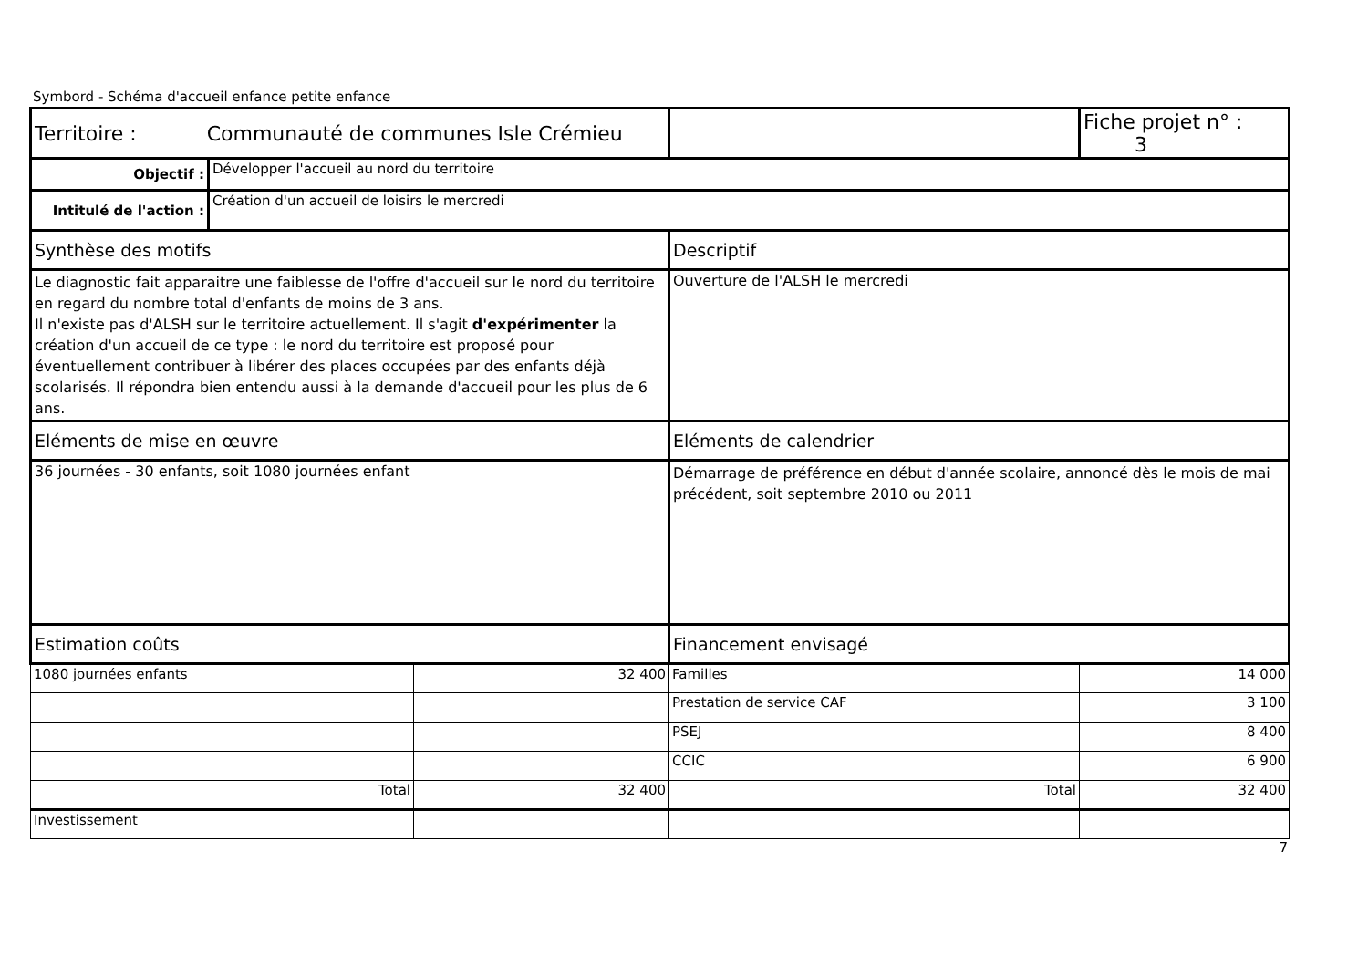Symbord - Schéma d'accueil enfance petite enfance
| Territoire : Communauté de communes Isle Crémieu | | | | Fiche projet n° : 3 |
| Objectif : | Développer l'accueil au nord du territoire | | | |
| Intitulé de l'action : | Création d'un accueil de loisirs le mercredi | | | |
| Synthèse des motifs | | | Descriptif | |
| Le diagnostic fait apparaitre une faiblesse de l'offre d'accueil sur le nord du territoire en regard du nombre total d'enfants de moins de 3 ans. Il n'existe pas d'ALSH sur le territoire actuellement. Il s'agit d'expérimenter la création d'un accueil de ce type : le nord du territoire est proposé pour éventuellement contribuer à libérer des places occupées par des enfants déjà scolarisés. Il répondra bien entendu aussi à la demande d'accueil pour les plus de 6 ans. | | | Ouverture de l'ALSH le mercredi | |
| Eléments de mise en œuvre | | | Eléments de calendrier | |
| 36 journées - 30 enfants, soit 1080 journées enfant | | | Démarrage de préférence en début d'année scolaire, annoncé dès le mois de mai précédent, soit septembre 2010 ou 2011 | |
| Estimation coûts | | | Financement envisagé | |
| 1080 journées enfants | | 32 400 | Familles | 14 000 |
| | | | Prestation de service CAF | 3 100 |
| | | | PSEJ | 8 400 |
| | | | CCIC | 6 900 |
| Total | | 32 400 | Total | 32 400 |
| Investissement | | | | |
7